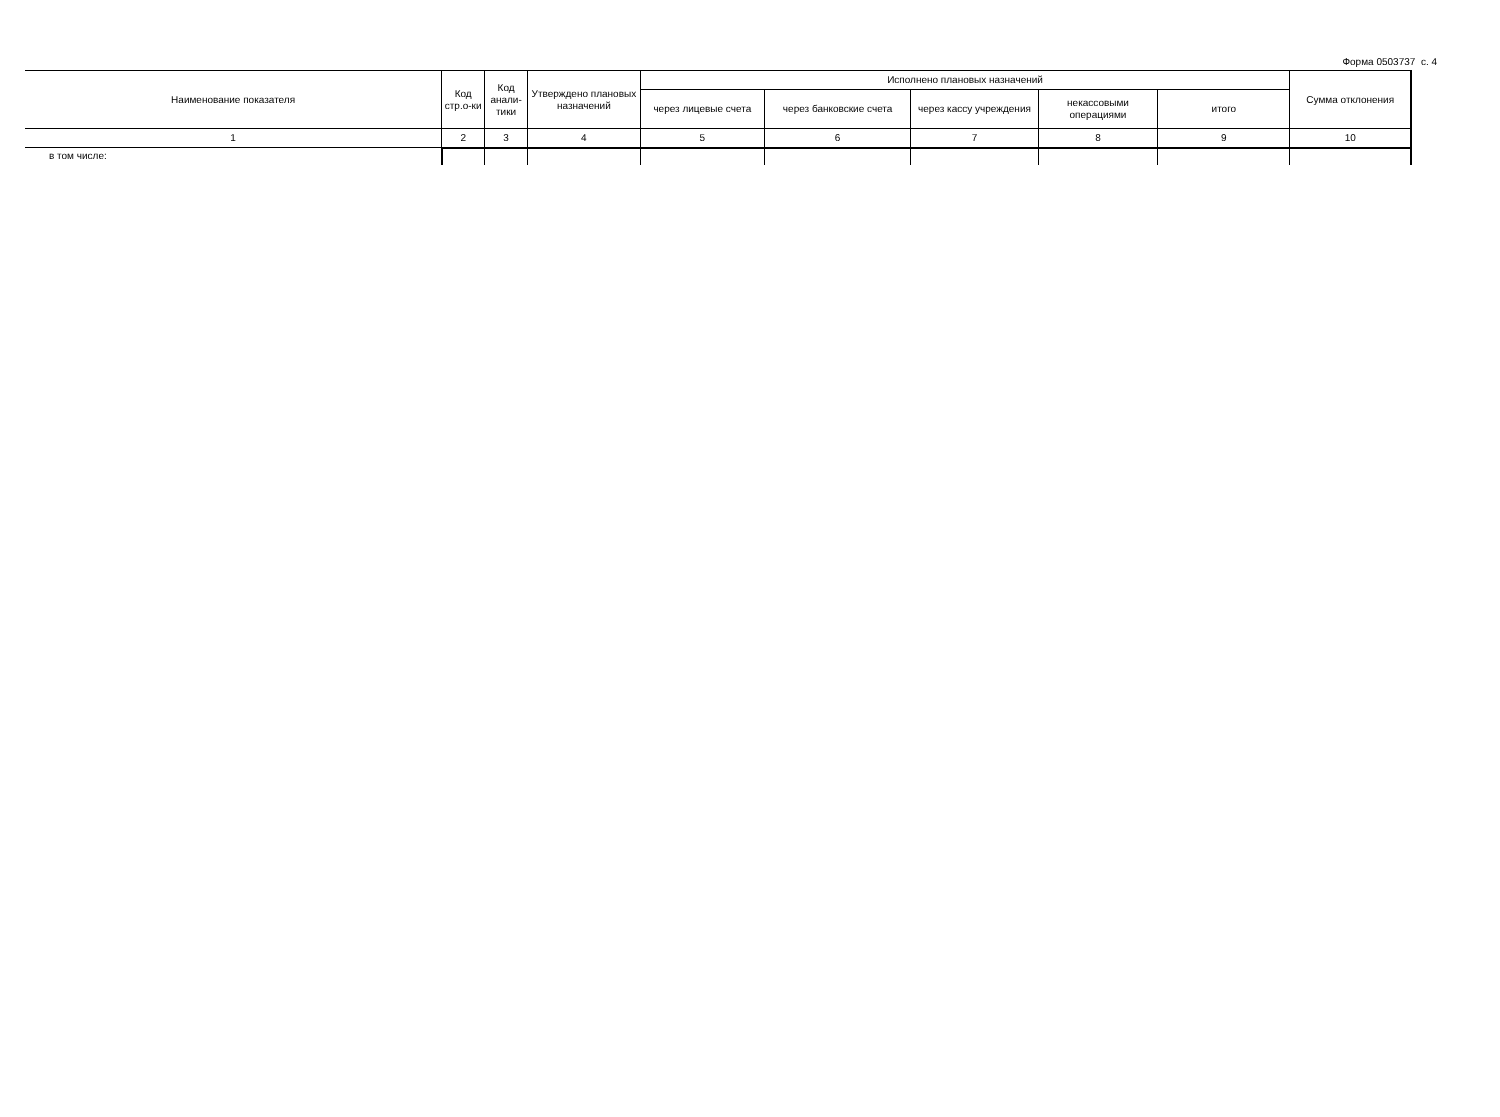Форма 0503737 с. 4
| Наименование показателя | Код стр.о-ки | Код анали-тики | Утверждено плановых назначений | Исполнено плановых назначений | | | | | Сумма отклонения |
| --- | --- | --- | --- | --- | --- | --- | --- | --- | --- |
| | | | | через лицевые счета | через банковские счета | через кассу учреждения | некассовыми операциями | итого | |
| 1 | 2 | 3 | 4 | 5 | 6 | 7 | 8 | 9 | 10 |
| в том числе: | | | | | | | | | |